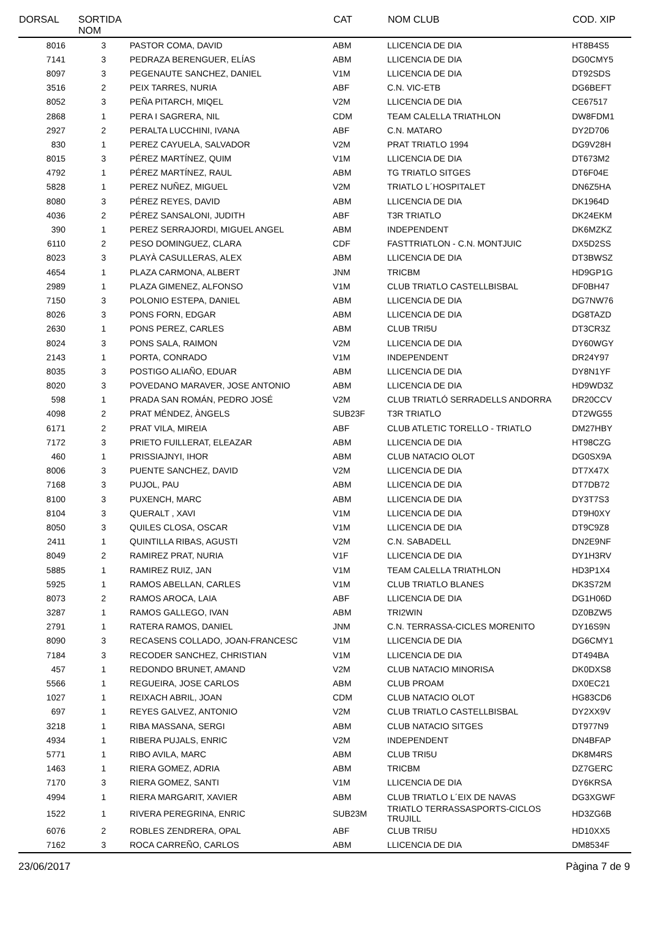| DORSAL | SORTIDA NOM | | CAT | NOM CLUB | COD. XIP |
| --- | --- | --- | --- | --- | --- |
| 8016 | 3 | PASTOR COMA, DAVID | ABM | LLICENCIA DE DIA | HT8B4S5 |
| 7141 | 3 | PEDRAZA BERENGUER, ELÍAS | ABM | LLICENCIA DE DIA | DG0CMY5 |
| 8097 | 3 | PEGENAUTE SANCHEZ, DANIEL | V1M | LLICENCIA DE DIA | DT92SDS |
| 3516 | 2 | PEIX TARRES, NURIA | ABF | C.N. VIC-ETB | DG6BEFT |
| 8052 | 3 | PEÑA PITARCH, MIQEL | V2M | LLICENCIA DE DIA | CE67517 |
| 2868 | 1 | PERA I SAGRERA, NIL | CDM | TEAM CALELLA TRIATHLON | DW8FDM1 |
| 2927 | 2 | PERALTA LUCCHINI, IVANA | ABF | C.N. MATARO | DY2D706 |
| 830 | 1 | PEREZ CAYUELA, SALVADOR | V2M | PRAT TRIATLO 1994 | DG9V28H |
| 8015 | 3 | PÉREZ MARTÍNEZ, QUIM | V1M | LLICENCIA DE DIA | DT673M2 |
| 4792 | 1 | PÉREZ MARTÍNEZ, RAUL | ABM | TG TRIATLO SITGES | DT6F04E |
| 5828 | 1 | PEREZ NUÑEZ, MIGUEL | V2M | TRIATLO L´HOSPITALET | DN6Z5HA |
| 8080 | 3 | PÉREZ REYES, DAVID | ABM | LLICENCIA DE DIA | DK1964D |
| 4036 | 2 | PÉREZ SANSALONI, JUDITH | ABF | T3R TRIATLO | DK24EKM |
| 390 | 1 | PEREZ SERRAJORDI, MIGUEL ANGEL | ABM | INDEPENDENT | DK6MZKZ |
| 6110 | 2 | PESO DOMINGUEZ, CLARA | CDF | FASTTRIATLON - C.N. MONTJUIC | DX5D2SS |
| 8023 | 3 | PLAYÀ CASULLERAS, ALEX | ABM | LLICENCIA DE DIA | DT3BWSZ |
| 4654 | 1 | PLAZA CARMONA, ALBERT | JNM | TRICBM | HD9GP1G |
| 2989 | 1 | PLAZA GIMENEZ, ALFONSO | V1M | CLUB TRIATLO CASTELLBISBAL | DF0BH47 |
| 7150 | 3 | POLONIO ESTEPA, DANIEL | ABM | LLICENCIA DE DIA | DG7NW76 |
| 8026 | 3 | PONS FORN, EDGAR | ABM | LLICENCIA DE DIA | DG8TAZD |
| 2630 | 1 | PONS PEREZ, CARLES | ABM | CLUB TRI5U | DT3CR3Z |
| 8024 | 3 | PONS SALA, RAIMON | V2M | LLICENCIA DE DIA | DY60WGY |
| 2143 | 1 | PORTA, CONRADO | V1M | INDEPENDENT | DR24Y97 |
| 8035 | 3 | POSTIGO ALIAÑO, EDUAR | ABM | LLICENCIA DE DIA | DY8N1YF |
| 8020 | 3 | POVEDANO MARAVER, JOSE ANTONIO | ABM | LLICENCIA DE DIA | HD9WD3Z |
| 598 | 1 | PRADA SAN ROMÁN, PEDRO JOSÉ | V2M | CLUB TRIATLÓ SERRADELLS ANDORRA | DR20CCV |
| 4098 | 2 | PRAT MÉNDEZ, ÀNGELS | SUB23F | T3R TRIATLO | DT2WG55 |
| 6171 | 2 | PRAT VILA, MIREIA | ABF | CLUB ATLETIC TORELLO - TRIATLO | DM27HBY |
| 7172 | 3 | PRIETO FUILLERAT, ELEAZAR | ABM | LLICENCIA DE DIA | HT98CZG |
| 460 | 1 | PRISSIAJNYI, IHOR | ABM | CLUB NATACIO OLOT | DG0SX9A |
| 8006 | 3 | PUENTE SANCHEZ, DAVID | V2M | LLICENCIA DE DIA | DT7X47X |
| 7168 | 3 | PUJOL, PAU | ABM | LLICENCIA DE DIA | DT7DB72 |
| 8100 | 3 | PUXENCH, MARC | ABM | LLICENCIA DE DIA | DY3T7S3 |
| 8104 | 3 | QUERALT , XAVI | V1M | LLICENCIA DE DIA | DT9H0XY |
| 8050 | 3 | QUILES CLOSA, OSCAR | V1M | LLICENCIA DE DIA | DT9C9Z8 |
| 2411 | 1 | QUINTILLA RIBAS, AGUSTI | V2M | C.N. SABADELL | DN2E9NF |
| 8049 | 2 | RAMIREZ PRAT, NURIA | V1F | LLICENCIA DE DIA | DY1H3RV |
| 5885 | 1 | RAMIREZ RUIZ, JAN | V1M | TEAM CALELLA TRIATHLON | HD3P1X4 |
| 5925 | 1 | RAMOS ABELLAN, CARLES | V1M | CLUB TRIATLO BLANES | DK3S72M |
| 8073 | 2 | RAMOS AROCA, LAIA | ABF | LLICENCIA DE DIA | DG1H06D |
| 3287 | 1 | RAMOS GALLEGO, IVAN | ABM | TRI2WIN | DZ0BZW5 |
| 2791 | 1 | RATERA RAMOS, DANIEL | JNM | C.N. TERRASSA-CICLES MORENITO | DY16S9N |
| 8090 | 3 | RECASENS COLLADO, JOAN-FRANCESC | V1M | LLICENCIA DE DIA | DG6CMY1 |
| 7184 | 3 | RECODER SANCHEZ, CHRISTIAN | V1M | LLICENCIA DE DIA | DT494BA |
| 457 | 1 | REDONDO BRUNET, AMAND | V2M | CLUB NATACIO MINORISA | DK0DXS8 |
| 5566 | 1 | REGUEIRA, JOSE CARLOS | ABM | CLUB PROAM | DX0EC21 |
| 1027 | 1 | REIXACH ABRIL, JOAN | CDM | CLUB NATACIO OLOT | HG83CD6 |
| 697 | 1 | REYES GALVEZ, ANTONIO | V2M | CLUB TRIATLO CASTELLBISBAL | DY2XX9V |
| 3218 | 1 | RIBA MASSANA, SERGI | ABM | CLUB NATACIO SITGES | DT977N9 |
| 4934 | 1 | RIBERA PUJALS, ENRIC | V2M | INDEPENDENT | DN4BFAP |
| 5771 | 1 | RIBO AVILA, MARC | ABM | CLUB TRI5U | DK8M4RS |
| 1463 | 1 | RIERA GOMEZ, ADRIA | ABM | TRICBM | DZ7GERC |
| 7170 | 3 | RIERA GOMEZ, SANTI | V1M | LLICENCIA DE DIA | DY6KRSA |
| 4994 | 1 | RIERA MARGARIT, XAVIER | ABM | CLUB TRIATLO L´EIX DE NAVAS | DG3XGWF |
| 1522 | 1 | RIVERA PEREGRINA, ENRIC | SUB23M | TRIATLO TERRASSASPORTS-CICLOS TRUJILL | HD3ZG6B |
| 6076 | 2 | ROBLES ZENDRERA, OPAL | ABF | CLUB TRI5U | HD10XX5 |
| 7162 | 3 | ROCA CARREÑO, CARLOS | ABM | LLICENCIA DE DIA | DM8534F |
23/06/2017 Pàgina 7 de 9